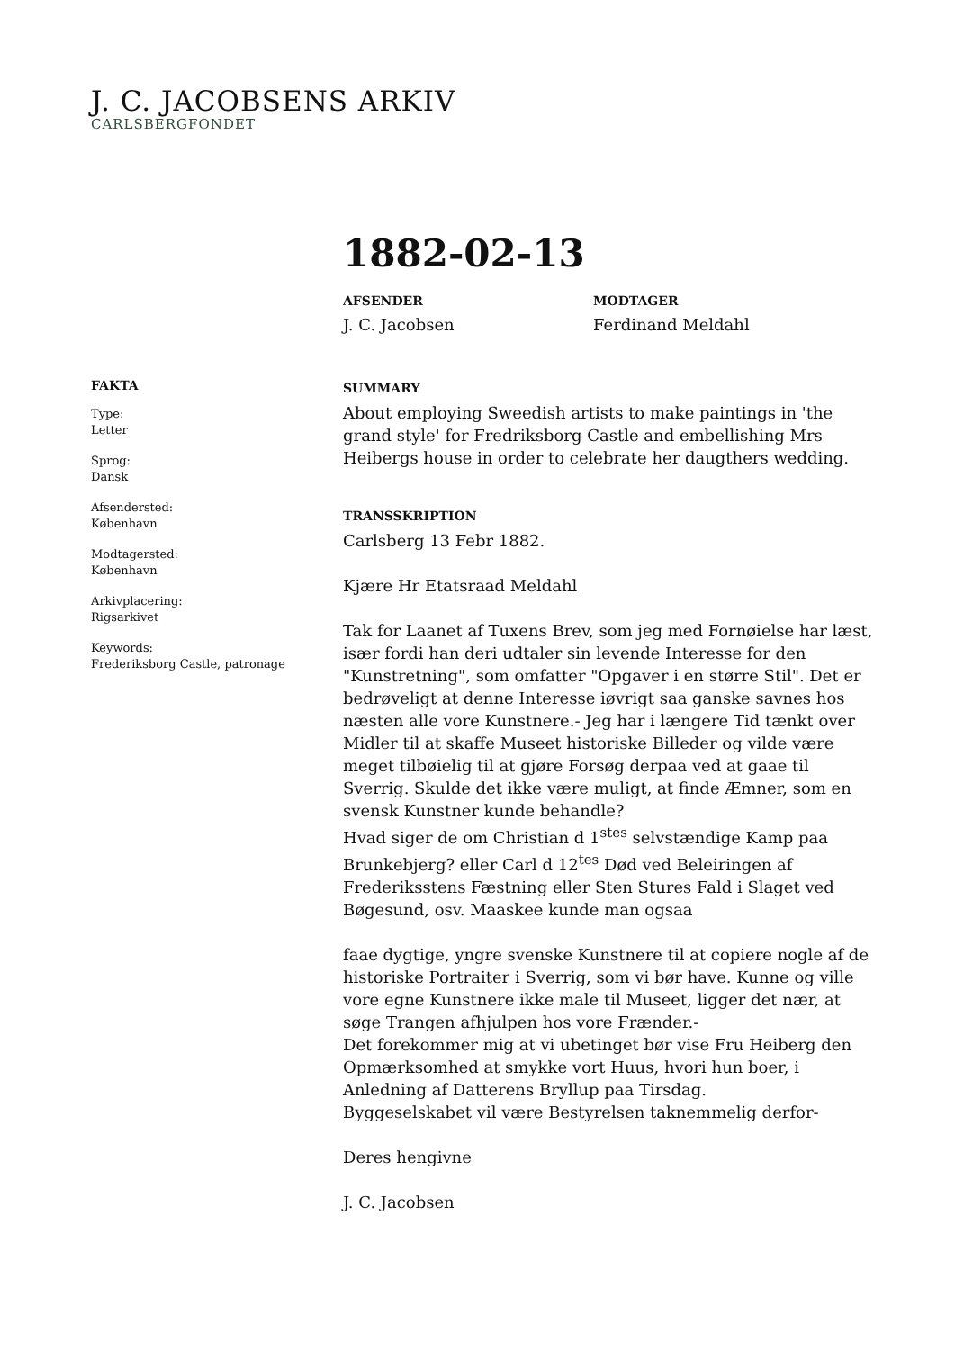J. C. JACOBSENS ARKIV
CARLSBERGFONDET
1882-02-13
AFSENDER
J. C. Jacobsen
MODTAGER
Ferdinand Meldahl
FAKTA
Type:
Letter
Sprog:
Dansk
Afsendersted:
København
Modtagersted:
København
Arkivplacering:
Rigsarkivet
Keywords:
Frederiksborg Castle, patronage
SUMMARY
About employing Sweedish artists to make paintings in 'the grand style' for Fredriksborg Castle and embellishing Mrs Heibergs house in order to celebrate her daugthers wedding.
TRANSSKRIPTION
Carlsberg 13 Febr 1882.
Kjære Hr Etatsraad Meldahl
Tak for Laanet af Tuxens Brev, som jeg med Fornøielse har læst, især fordi han deri udtaler sin levende Interesse for den "Kunstretning", som omfatter "Opgaver i en større Stil". Det er bedrøveligt at denne Interesse iøvrigt saa ganske savnes hos næsten alle vore Kunstnere.- Jeg har i længere Tid tænkt over Midler til at skaffe Museet historiske Billeder og vilde være meget tilbøielig til at gjøre Forsøg derpaa ved at gaae til Sverrig. Skulde det ikke være muligt, at finde Æmner, som en svensk Kunstner kunde behandle?
Hvad siger de om Christian d 1<sup>stes</sup> selvstændige Kamp paa Brunkebjerg? eller Carl d 12<sup>tes</sup> Død ved Beleiringen af Frederiksstens Fæstning eller Sten Stures Fald i Slaget ved Bøgesund, osv. Maaskee kunde man ogsaa
faae dygtige, yngre svenske Kunstnere til at copiere nogle af de historiske Portraiter i Sverrig, som vi bør have. Kunne og ville vore egne Kunstnere ikke male til Museet, ligger det nær, at søge Trangen afhjulpen hos vore Frænder.-
Det forekommer mig at vi ubetinget bør vise Fru Heiberg den Opmærksomhed at smykke vort Huus, hvori hun boer, i Anledning af Datterens Bryllup paa Tirsdag.
Byggeselskabet vil være Bestyrelsen taknemmelig derfor-
Deres hengivne
J. C. Jacobsen